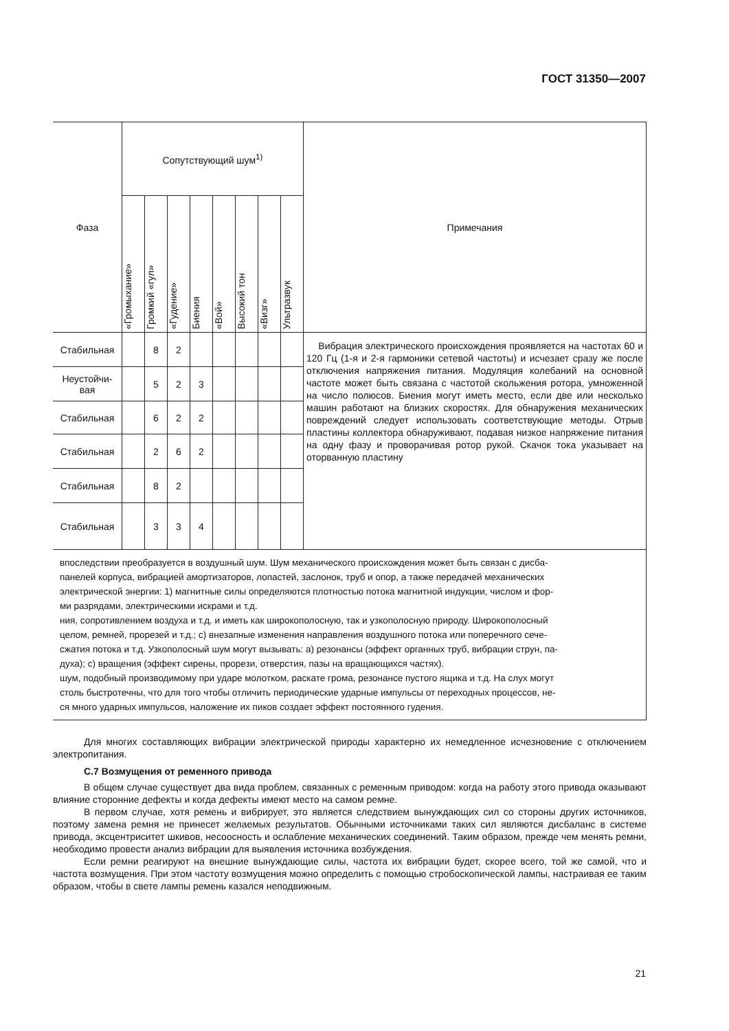ГОСТ 31350—2007
| Фаза | Сопутствующий шум<sup>1)</sup> | | | | | | | | Примечания |
| --- | --- | --- | --- | --- | --- | --- | --- | --- | --- |
| | «Громыхание» | Громкий «гул» | «Гудение» | Биения | «Вой» | Высокий тон | «Визг» | Ультразвук | |
| Стабильная | | 8 | 2 | | | | | | Вибрация электрического происхождения проявляется на частотах 60 и 120 Гц (1-я и 2-я гармоники сетевой частоты) и исчезает сразу же после отключения напряжения питания. Модуляция колебаний на основной частоте может быть связана с частотой скольжения ротора, умноженной на число полюсов. Биения могут иметь место, если две или несколько машин работают на близких скоростях. Для обнаружения механических повреждений следует использовать соответствующие методы. Отрыв пластины коллектора обнаруживают, подавая низкое напряжение питания на одну фазу и проворачивая ротор рукой. Скачок тока указывает на оторванную пластину |
| Неустойчи- вая | | 5 | 2 | 3 | | | | | |
| Стабильная | | 6 | 2 | 2 | | | | | |
| Стабильная | | 2 | 6 | 2 | | | | | |
| Стабильная | | 8 | 2 | | | | | | |
| Стабильная | | 3 | 3 | 4 | | | | | |
| впоследствии преобразуется в воздушный шум. Шум механического происхождения может быть связан с дисба- панелей корпуса, вибрацией амортизаторов, лопастей, заслонок, труб и опор, а также передачей механических электрической энергии: 1) магнитные силы определяются плотностью потока магнитной индукции, числом и фор- ми разрядами, электрическими искрами и т.д. ния, сопротивлением воздуха и т.д. и иметь как широкополосную, так и узкополосную природу. Широкополосный целом, ремней, прорезей и т.д.; с) внезапные изменения направления воздушного потока или поперечного сече- сжатия потока и т.д. Узкополосный шум могут вызывать: а) резонансы (эффект органных труб, вибрации струн, па- духа); с) вращения (эффект сирены, прорези, отверстия, пазы на вращающихся частях). шум, подобный производимому при ударе молотком, раскате грома, резонансе пустого ящика и т.д. На слух могут столь быстротечны, что для того чтобы отличить периодические ударные импульсы от переходных процессов, не- ся много ударных импульсов, наложение их пиков создает эффект постоянного гудения. | | | | | | | | | |
Для многих составляющих вибрации электрической природы характерно их немедленное исчезновение с отключением электропитания.
С.7 Возмущения от ременного привода
В общем случае существует два вида проблем, связанных с ременным приводом: когда на работу этого привода оказывают влияние сторонние дефекты и когда дефекты имеют место на самом ремне.
В первом случае, хотя ремень и вибрирует, это является следствием вынуждающих сил со стороны других источников, поэтому замена ремня не принесет желаемых результатов. Обычными источниками таких сил являются дисбаланс в системе привода, эксцентриситет шкивов, несоосность и ослабление механических соединений. Таким образом, прежде чем менять ремни, необходимо провести анализ вибрации для выявления источника возбуждения.
Если ремни реагируют на внешние вынуждающие силы, частота их вибрации будет, скорее всего, той же самой, что и частота возмущения. При этом частоту возмущения можно определить с помощью стробоскопической лампы, настраивая ее таким образом, чтобы в свете лампы ремень казался неподвижным.
21